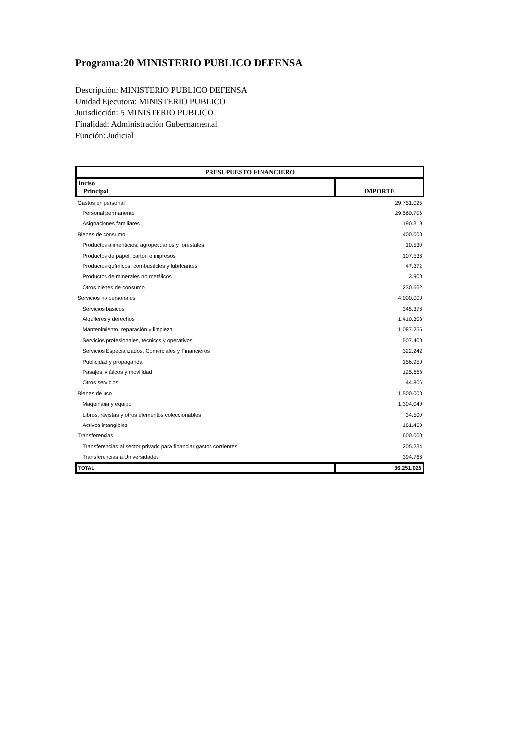Programa:20 MINISTERIO PUBLICO DEFENSA
Descripción: MINISTERIO PUBLICO DEFENSA
Unidad Ejecutora: MINISTERIO PUBLICO
Jurisdicción: 5 MINISTERIO PUBLICO
Finalidad: Administración Gubernamental
Función: Judicial
| PRESUPUESTO FINANCIERO | |
| --- | --- |
| Inciso Principal | IMPORTE |
| Gastos en personal | 29.751.025 |
| Personal permanente | 29.560.706 |
| Asignaciones familiares | 190.319 |
| Bienes de consumo | 400.000 |
| Productos alimenticios, agropecuarios y forestales | 10.530 |
| Productos de papel, cartón e impresos | 107.536 |
| Productos químicos, combustibles y lubricantes | 47.372 |
| Productos de minerales no metálicos | 3.900 |
| Otros bienes de consumo | 230.662 |
| Servicios no personales | 4.000.000 |
| Servicios básicos | 345.376 |
| Alquileres y derechos | 1.410.303 |
| Mantenimiento, reparación y limpieza | 1.087.255 |
| Servicios profesionales, técnicos y operativos | 507.400 |
| Servicios Especializados, Comerciales y Financieros | 322.242 |
| Publicidad y propaganda | 156.950 |
| Pasajes, viáticos y movilidad | 125.668 |
| Otros servicios | 44.806 |
| Bienes de uso | 1.500.000 |
| Maquinaria y equipo | 1.304.040 |
| Libros, revistas y otros elementos coleccionables | 34.500 |
| Activos intangibles | 161.460 |
| Transferencias | 600.000 |
| Transferencias al sector privado para financiar gastos corrientes | 205.234 |
| Transferencias a Universidades | 394.766 |
| TOTAL | 36.251.025 |